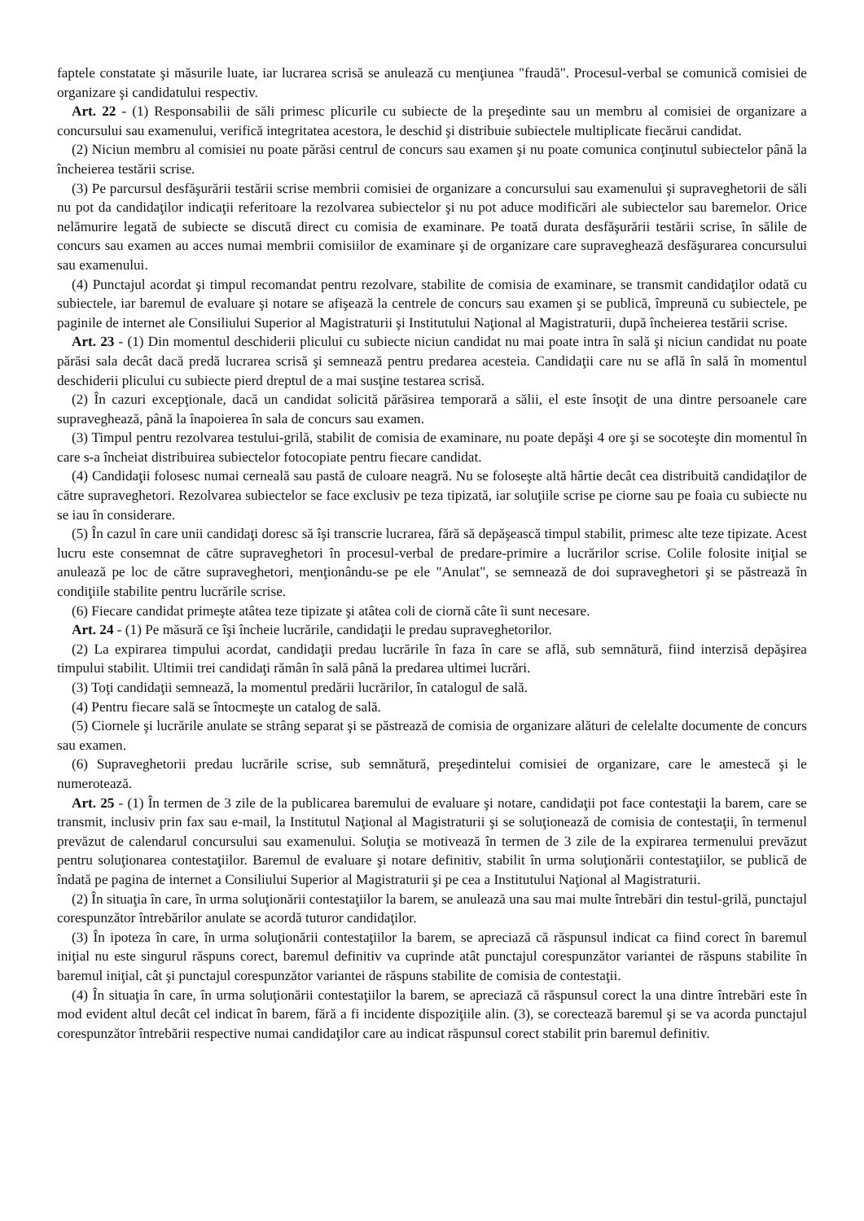faptele constatate şi măsurile luate, iar lucrarea scrisă se anulează cu menţiunea "fraudă". Procesul-verbal se comunică comisiei de organizare şi candidatului respectiv.
Art. 22 - (1) Responsabilii de săli primesc plicurile cu subiecte de la preşedinte sau un membru al comisiei de organizare a concursului sau examenului, verifică integritatea acestora, le deschid şi distribuie subiectele multiplicate fiecărui candidat.
(2) Niciun membru al comisiei nu poate părăsi centrul de concurs sau examen şi nu poate comunica conţinutul subiectelor până la încheierea testării scrise.
(3) Pe parcursul desfăşurării testării scrise membrii comisiei de organizare a concursului sau examenului şi supraveghetorii de săli nu pot da candidaţilor indicaţii referitoare la rezolvarea subiectelor şi nu pot aduce modificări ale subiectelor sau baremelor. Orice nelămurire legată de subiecte se discută direct cu comisia de examinare. Pe toată durata desfăşurării testării scrise, în sălile de concurs sau examen au acces numai membrii comisiilor de examinare şi de organizare care supraveghează desfăşurarea concursului sau examenului.
(4) Punctajul acordat şi timpul recomandat pentru rezolvare, stabilite de comisia de examinare, se transmit candidaţilor odată cu subiectele, iar baremul de evaluare şi notare se afişează la centrele de concurs sau examen şi se publică, împreună cu subiectele, pe paginile de internet ale Consiliului Superior al Magistraturii şi Institutului Naţional al Magistraturii, după încheierea testării scrise.
Art. 23 - (1) Din momentul deschiderii plicului cu subiecte niciun candidat nu mai poate intra în sală şi niciun candidat nu poate părăsi sala decât dacă predă lucrarea scrisă şi semnează pentru predarea acesteia. Candidaţii care nu se află în sală în momentul deschiderii plicului cu subiecte pierd dreptul de a mai susţine testarea scrisă.
(2) În cazuri excepţionale, dacă un candidat solicită părăsirea temporară a sălii, el este însoţit de una dintre persoanele care supraveghează, până la înapoierea în sala de concurs sau examen.
(3) Timpul pentru rezolvarea testului-grilă, stabilit de comisia de examinare, nu poate depăşi 4 ore şi se socoteşte din momentul în care s-a încheiat distribuirea subiectelor fotocopiate pentru fiecare candidat.
(4) Candidaţii folosesc numai cerneală sau pastă de culoare neagră. Nu se foloseşte altă hârtie decât cea distribuită candidaţilor de către supraveghetori. Rezolvarea subiectelor se face exclusiv pe teza tipizată, iar soluţiile scrise pe ciorne sau pe foaia cu subiecte nu se iau în considerare.
(5) În cazul în care unii candidaţi doresc să îşi transcrie lucrarea, fără să depăşească timpul stabilit, primesc alte teze tipizate. Acest lucru este consemnat de către supraveghetori în procesul-verbal de predare-primire a lucrărilor scrise. Colile folosite iniţial se anulează pe loc de către supraveghetori, menţionându-se pe ele "Anulat", se semnează de doi supraveghetori şi se păstrează în condiţiile stabilite pentru lucrările scrise.
(6) Fiecare candidat primeşte atâtea teze tipizate şi atâtea coli de ciornă câte îi sunt necesare.
Art. 24 - (1) Pe măsură ce îşi încheie lucrările, candidaţii le predau supraveghetorilor.
(2) La expirarea timpului acordat, candidaţii predau lucrările în faza în care se află, sub semnătură, fiind interzisă depăşirea timpului stabilit. Ultimii trei candidaţi rămân în sală până la predarea ultimei lucrări.
(3) Toţi candidaţii semnează, la momentul predării lucrărilor, în catalogul de sală.
(4) Pentru fiecare sală se întocmeşte un catalog de sală.
(5) Ciornele şi lucrările anulate se strâng separat şi se păstrează de comisia de organizare alături de celelalte documente de concurs sau examen.
(6) Supraveghetorii predau lucrările scrise, sub semnătură, preşedintelui comisiei de organizare, care le amestecă şi le numerotează.
Art. 25 - (1) În termen de 3 zile de la publicarea baremului de evaluare şi notare, candidaţii pot face contestaţii la barem, care se transmit, inclusiv prin fax sau e-mail, la Institutul Naţional al Magistraturii şi se soluţionează de comisia de contestaţii, în termenul prevăzut de calendarul concursului sau examenului. Soluţia se motivează în termen de 3 zile de la expirarea termenului prevăzut pentru soluţionarea contestaţiilor. Baremul de evaluare şi notare definitiv, stabilit în urma soluţionării contestaţiilor, se publică de îndată pe pagina de internet a Consiliului Superior al Magistraturii şi pe cea a Institutului Naţional al Magistraturii.
(2) În situaţia în care, în urma soluţionării contestaţiilor la barem, se anulează una sau mai multe întrebări din testul-grilă, punctajul corespunzător întrebărilor anulate se acordă tuturor candidaţilor.
(3) În ipoteza în care, în urma soluţionării contestaţiilor la barem, se apreciază că răspunsul indicat ca fiind corect în baremul iniţial nu este singurul răspuns corect, baremul definitiv va cuprinde atât punctajul corespunzător variantei de răspuns stabilite în baremul iniţial, cât şi punctajul corespunzător variantei de răspuns stabilite de comisia de contestaţii.
(4) În situaţia în care, în urma soluţionării contestaţiilor la barem, se apreciază că răspunsul corect la una dintre întrebări este în mod evident altul decât cel indicat în barem, fără a fi incidente dispoziţiile alin. (3), se corectează baremul şi se va acorda punctajul corespunzător întrebării respective numai candidaţilor care au indicat răspunsul corect stabilit prin baremul definitiv.